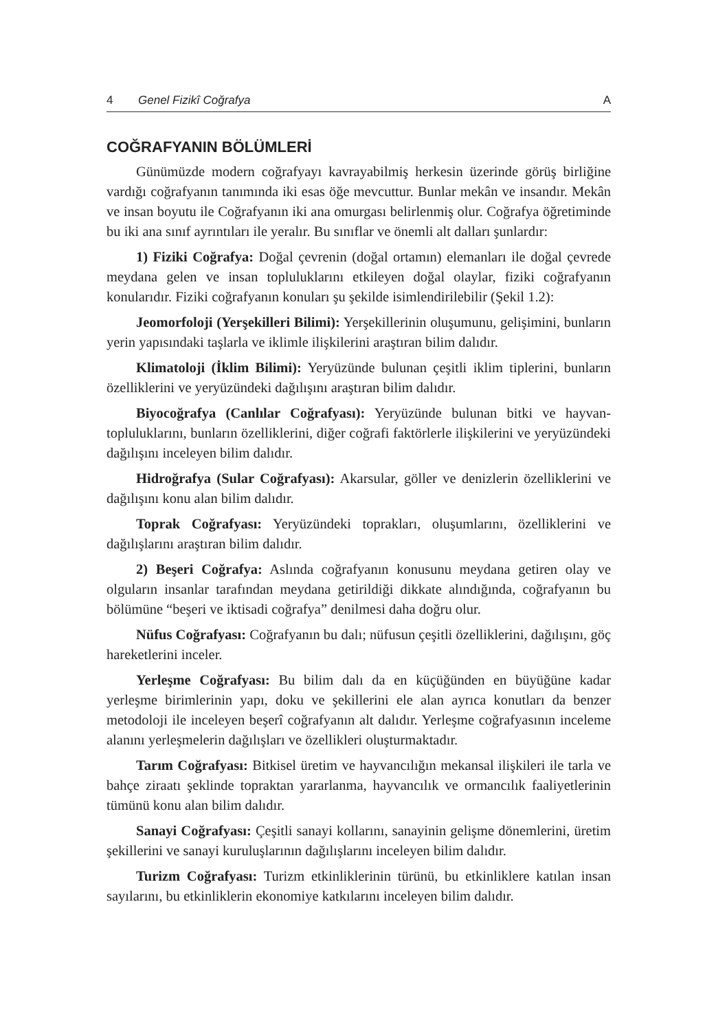4 Genel Fizikî Coğrafya A
COĞRAFYANIN BÖLÜMLERİ
Günümüzde modern coğrafyayı kavrayabilmiş herkesin üzerinde görüş birliğine vardığı coğrafyanın tanımında iki esas öğe mevcuttur. Bunlar mekân ve insandır. Mekân ve insan boyutu ile Coğrafyanın iki ana omurgası belirlenmiş olur. Coğrafya öğretiminde bu iki ana sınıf ayrıntıları ile yeralır. Bu sınıflar ve önemli alt dalları şunlardır:
1) Fiziki Coğrafya: Doğal çevrenin (doğal ortamın) elemanları ile doğal çevrede meydana gelen ve insan topluluklarını etkileyen doğal olaylar, fiziki coğrafyanın konularıdır. Fiziki coğrafyanın konuları şu şekilde isimlendirilebilir (Şekil 1.2):
Jeomorfoloji (Yerşekilleri Bilimi): Yerşekillerinin oluşumunu, gelişimini, bunların yerin yapısındaki taşlarla ve iklimle ilişkilerini araştıran bilim dalıdır.
Klimatoloji (İklim Bilimi): Yeryüzünde bulunan çeşitli iklim tiplerini, bunların özelliklerini ve yeryüzündeki dağılışını araştıran bilim dalıdır.
Biyocoğrafya (Canlılar Coğrafyası): Yeryüzünde bulunan bitki ve hayvan-topluluklarını, bunların özelliklerini, diğer coğrafi faktörlerle ilişkilerini ve yeryüzündeki dağılışını inceleyen bilim dalıdır.
Hidroğrafya (Sular Coğrafyası): Akarsular, göller ve denizlerin özelliklerini ve dağılışını konu alan bilim dalıdır.
Toprak Coğrafyası: Yeryüzündeki toprakları, oluşumlarını, özelliklerini ve dağılışlarını araştıran bilim dalıdır.
2) Beşeri Coğrafya: Aslında coğrafyanın konusunu meydana getiren olay ve olguların insanlar tarafından meydana getirildiği dikkate alındığında, coğrafyanın bu bölümüne “beşeri ve iktisadi coğrafya” denilmesi daha doğru olur.
Nüfus Coğrafyası: Coğrafyanın bu dalı; nüfusun çeşitli özelliklerini, dağılışını, göç hareketlerini inceler.
Yerleşme Coğrafyası: Bu bilim dalı da en küçüğünden en büyüğüne kadar yerleşme birimlerinin yapı, doku ve şekillerini ele alan ayrıca konutları da benzer metodoloji ile inceleyen beşerî coğrafyanın alt dalıdır. Yerleşme coğrafyasının inceleme alanını yerleşmelerin dağılışları ve özellikleri oluşturmaktadır.
Tarım Coğrafyası: Bitkisel üretim ve hayvancılığın mekansal ilişkileri ile tarla ve bahçe ziraatı şeklinde topraktan yararlanma, hayvancılık ve ormancılık faaliyetlerinin tümünü konu alan bilim dalıdır.
Sanayi Coğrafyası: Çeşitli sanayi kollarını, sanayinin gelişme dönemlerini, üretim şekillerini ve sanayi kuruluşlarının dağılışlarını inceleyen bilim dalıdır.
Turizm Coğrafyası: Turizm etkinliklerinin türünü, bu etkinliklere katılan insan sayılarını, bu etkinliklerin ekonomiye katkılarını inceleyen bilim dalıdır.